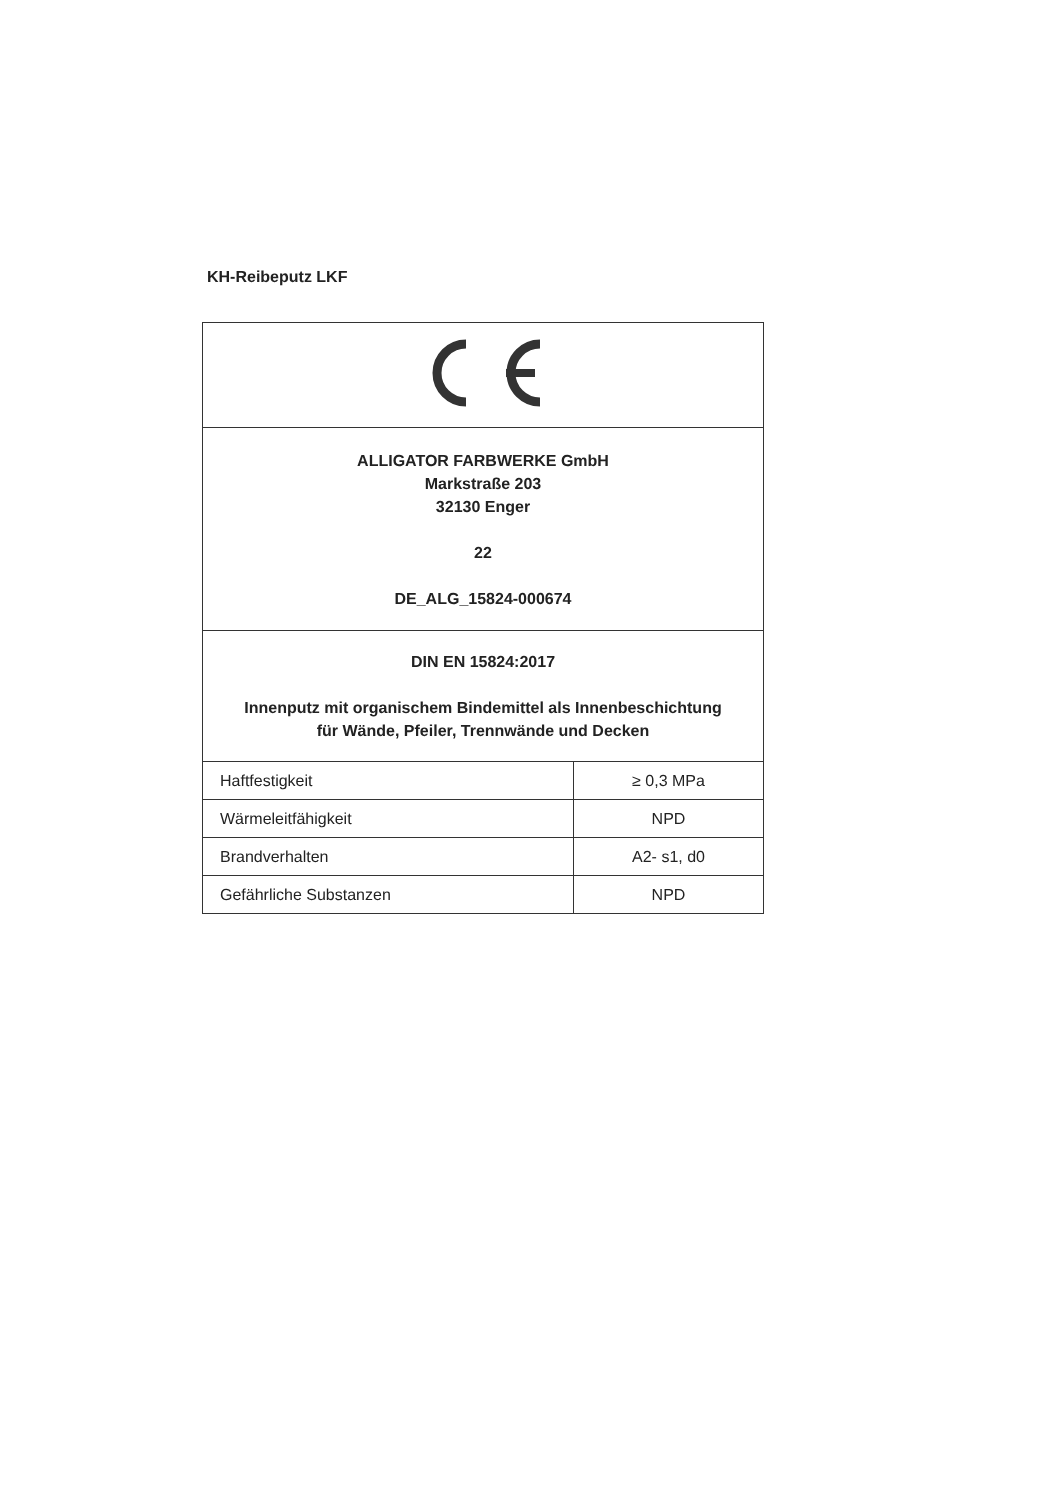KH-Reibeputz LKF
| ALLIGATOR FARBWERKE GmbH Markstraße 203 32130 Enger 22 DE_ALG_15824-000674 | |
| DIN EN 15824:2017 Innenputz mit organischem Bindemittel als Innenbeschichtung für Wände, Pfeiler, Trennwände und Decken | |
| Haftfestigkeit | ≥ 0,3 MPa |
| Wärmeleitfähigkeit | NPD |
| Brandverhalten | A2- s1, d0 |
| Gefährliche Substanzen | NPD |